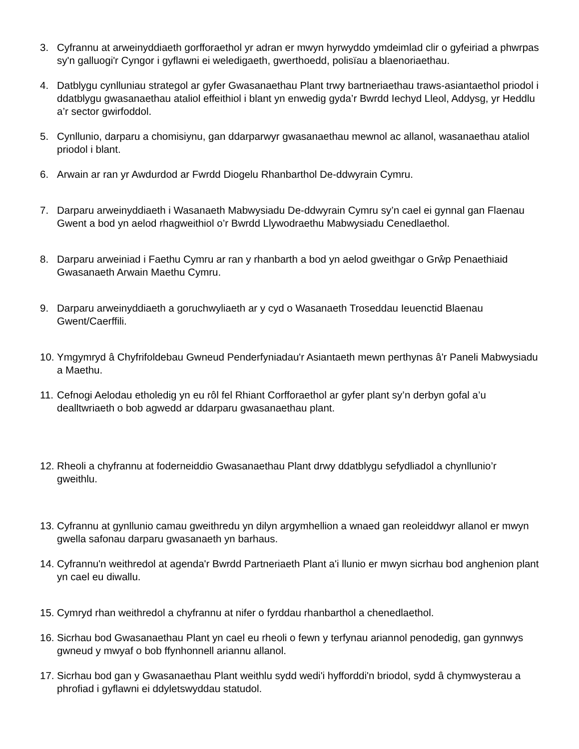3. Cyfrannu at arweinyddiaeth gorfforaethol yr adran er mwyn hyrwyddo ymdeimlad clir o gyfeiriad a phwrpas sy'n galluogi'r Cyngor i gyflawni ei weledigaeth, gwerthoedd, polisïau a blaenoriaethau.
4. Datblygu cynlluniau strategol ar gyfer Gwasanaethau Plant trwy bartneriaethau traws-asiantaethol priodol i ddatblygu gwasanaethau ataliol effeithiol i blant yn enwedig gyda’r Bwrdd Iechyd Lleol, Addysg, yr Heddlu a’r sector gwirfoddol.
5. Cynllunio, darparu a chomisiynu, gan ddarparwyr gwasanaethau mewnol ac allanol, wasanaethau ataliol priodol i blant.
6. Arwain ar ran yr Awdurdod ar Fwrdd Diogelu Rhanbarthol De-ddwyrain Cymru.
7. Darparu arweinyddiaeth i Wasanaeth Mabwysiadu De-ddwyrain Cymru sy’n cael ei gynnal gan Flaenau Gwent a bod yn aelod rhagweithiol o’r Bwrdd Llywodraethu Mabwysiadu Cenedlaethol.
8. Darparu arweiniad i Faethu Cymru ar ran y rhanbarth a bod yn aelod gweithgar o Grŵp Penaethiaid Gwasanaeth Arwain Maethu Cymru.
9. Darparu arweinyddiaeth a goruchwyliaeth ar y cyd o Wasanaeth Troseddau Ieuenctid Blaenau Gwent/Caerffili.
10. Ymgymryd â Chyfrifoldebau Gwneud Penderfyniadau'r Asiantaeth mewn perthynas â'r Paneli Mabwysiadu a Maethu.
11. Cefnogi Aelodau etholedig yn eu rôl fel Rhiant Corfforaethol ar gyfer plant sy’n derbyn gofal a’u dealltwriaeth o bob agwedd ar ddarparu gwasanaethau plant.
12. Rheoli a chyfrannu at foderneiddio Gwasanaethau Plant drwy ddatblygu sefydliadol a chynllunio’r gweithlu.
13. Cyfrannu at gynllunio camau gweithredu yn dilyn argymhellion a wnaed gan reoleiddwyr allanol er mwyn gwella safonau darparu gwasanaeth yn barhaus.
14. Cyfrannu'n weithredol at agenda'r Bwrdd Partneriaeth Plant a'i llunio er mwyn sicrhau bod anghenion plant yn cael eu diwallu.
15. Cymryd rhan weithredol a chyfrannu at nifer o fyrddau rhanbarthol a chenedlaethol.
16. Sicrhau bod Gwasanaethau Plant yn cael eu rheoli o fewn y terfynau ariannol penodedig, gan gynnwys gwneud y mwyaf o bob ffynhonnell ariannu allanol.
17. Sicrhau bod gan y Gwasanaethau Plant weithlu sydd wedi'i hyfforddi'n briodol, sydd â chymwysterau a phrofiad i gyflawni ei ddyletswyddau statudol.